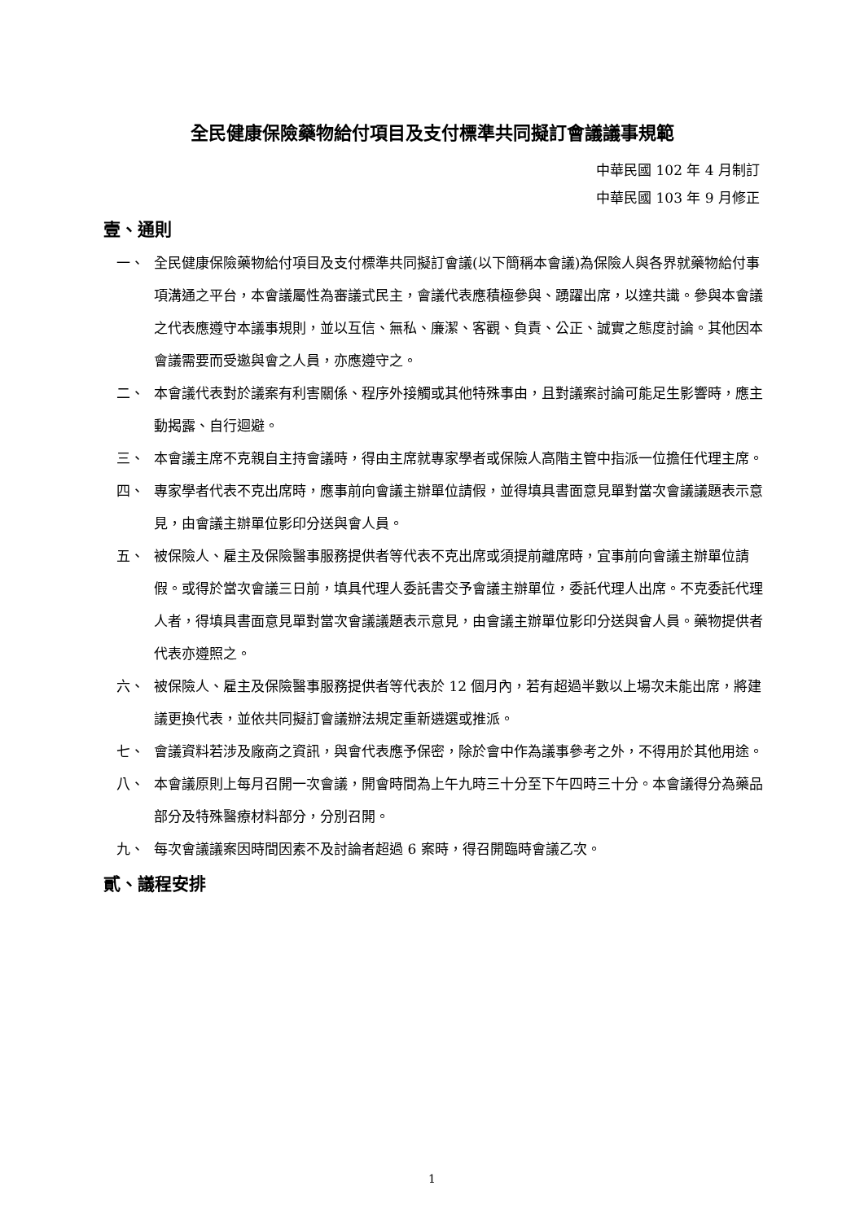全民健康保險藥物給付項目及支付標準共同擬訂會議議事規範
中華民國 102 年 4 月制訂
中華民國 103 年 9 月修正
壹、通則
一、 全民健康保險藥物給付項目及支付標準共同擬訂會議(以下簡稱本會議)為保險人與各界就藥物給付事項溝通之平台，本會議屬性為審議式民主，會議代表應積極參與、踴躍出席，以達共識。參與本會議之代表應遵守本議事規則，並以互信、無私、廉潔、客觀、負責、公正、誠實之態度討論。其他因本會議需要而受邀與會之人員，亦應遵守之。
二、 本會議代表對於議案有利害關係、程序外接觸或其他特殊事由，且對議案討論可能足生影響時，應主動揭露、自行迴避。
三、 本會議主席不克親自主持會議時，得由主席就專家學者或保險人高階主管中指派一位擔任代理主席。
四、 專家學者代表不克出席時，應事前向會議主辦單位請假，並得填具書面意見單對當次會議議題表示意見，由會議主辦單位影印分送與會人員。
五、 被保險人、雇主及保險醫事服務提供者等代表不克出席或須提前離席時，宜事前向會議主辦單位請假。或得於當次會議三日前，填具代理人委託書交予會議主辦單位，委託代理人出席。不克委託代理人者，得填具書面意見單對當次會議議題表示意見，由會議主辦單位影印分送與會人員。藥物提供者代表亦遵照之。
六、 被保險人、雇主及保險醫事服務提供者等代表於 12 個月內，若有超過半數以上場次未能出席，將建議更換代表，並依共同擬訂會議辦法規定重新遴選或推派。
七、 會議資料若涉及廠商之資訊，與會代表應予保密，除於會中作為議事參考之外，不得用於其他用途。
八、 本會議原則上每月召開一次會議，開會時間為上午九時三十分至下午四時三十分。本會議得分為藥品部分及特殊醫療材料部分，分別召開。
九、 每次會議議案因時間因素不及討論者超過 6 案時，得召開臨時會議乙次。
貳、議程安排
1